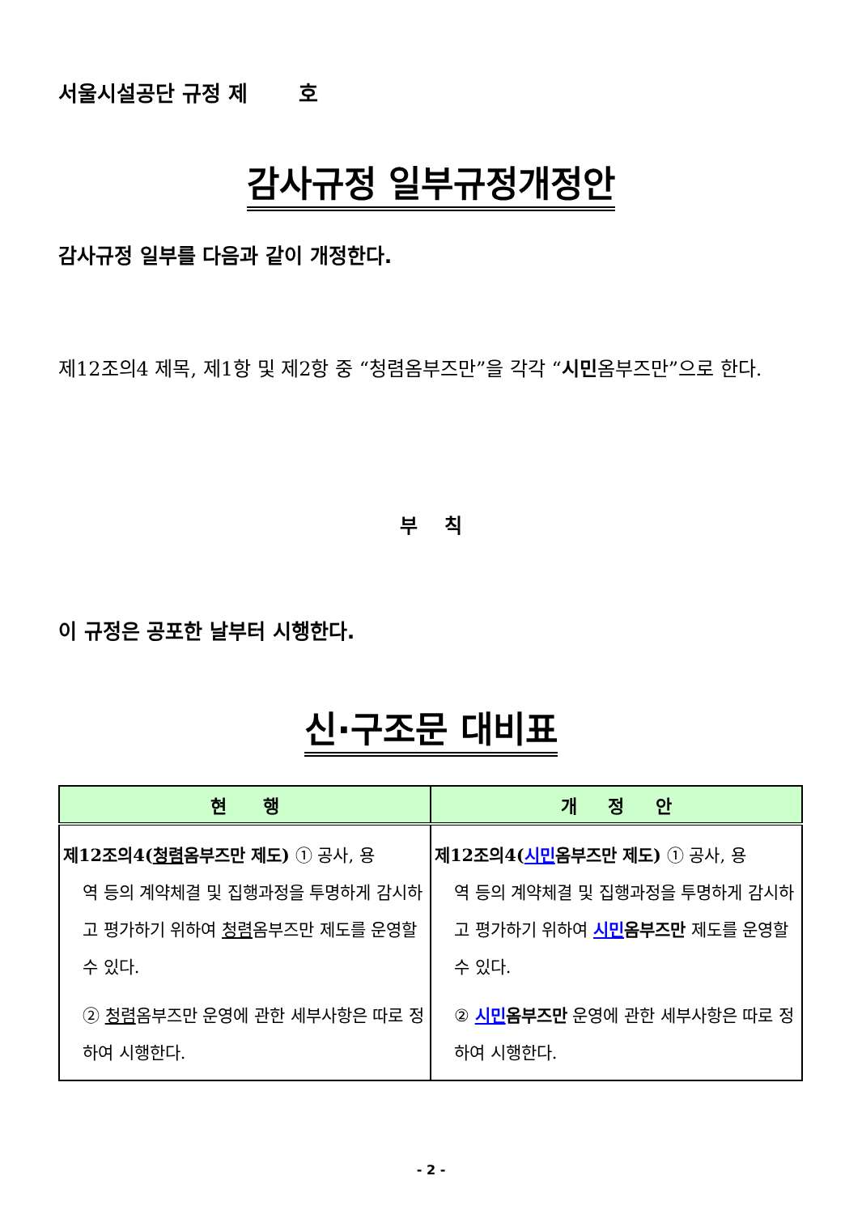서울시설공단 규정 제 호
감사규정 일부규정개정안
감사규정 일부를 다음과 같이 개정한다.
제12조의4 제목, 제1항 및 제2항 중 “청렴옴부즈만”을 각각 “시민옴부즈만”으로 한다.
부 칙
이 규정은 공포한 날부터 시행한다.
신·구조문 대비표
| 현 행 | 개 정 안 |
| --- | --- |
| 제12조의4( 청렴 옴부즈만 제도) ① 공사, 용 역 등의 계약체결 및 집행과정을 투명하게 감시하고 평가하기 위하여 청렴 옴부즈만 제도를 운영할 수 있다. ② 청렴 옴부즈만 운영에 관한 세부사항은 따로 정하여 시행한다. | 제12조의4( 시민 옴부즈만 제도) ① 공사, 용 역 등의 계약체결 및 집행과정을 투명하게 감시하고 평가하기 위하여 시민 옴부즈만 제도를 운영할 수 있다. ② 시민 옴부즈만 운영에 관한 세부사항은 따로 정하여 시행한다. |
- 2 -